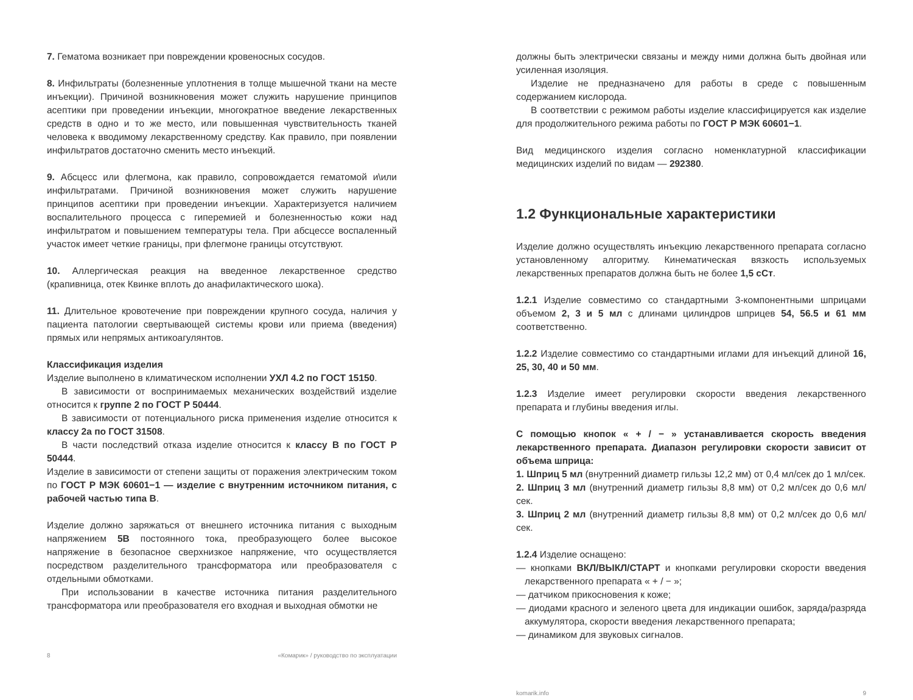7. Гематома возникает при повреждении кровеносных сосудов.
8. Инфильтраты (болезненные уплотнения в толще мышечной ткани на месте инъекции). Причиной возникновения может служить нарушение принципов асептики при проведении инъекции, многократное введение лекарственных средств в одно и то же место, или повышенная чувствительность тканей человека к вводимому лекарственному средству. Как правило, при появлении инфильтратов достаточно сменить место инъекций.
9. Абсцесс или флегмона, как правило, сопровождается гематомой и\или инфильтратами. Причиной возникновения может служить нарушение принципов асептики при проведении инъекции. Характеризуется наличием воспалительного процесса с гиперемией и болезненностью кожи над инфильтратом и повышением температуры тела. При абсцессе воспаленный участок имеет четкие границы, при флегмоне границы отсутствуют.
10. Аллергическая реакция на введенное лекарственное средство (крапивница, отек Квинке вплоть до анафилактического шока).
11. Длительное кровотечение при повреждении крупного сосуда, наличия у пациента патологии свертывающей системы крови или приема (введения) прямых или непрямых антикоагулянтов.
Классификация изделия
Изделие выполнено в климатическом исполнении УХЛ 4.2 по ГОСТ 15150.
В зависимости от воспринимаемых механических воздействий изделие относится к группе 2 по ГОСТ Р 50444.
В зависимости от потенциального риска применения изделие относится к классу 2а по ГОСТ 31508.
В части последствий отказа изделие относится к классу В по ГОСТ Р 50444.
Изделие в зависимости от степени защиты от поражения электрическим током по ГОСТ Р МЭК 60601−1 — изделие с внутренним источником питания, с рабочей частью типа В.
Изделие должно заряжаться от внешнего источника питания с выходным напряжением 5В постоянного тока, преобразующего более высокое напряжение в безопасное сверхнизкое напряжение, что осуществляется посредством разделительного трансформатора или преобразователя с отдельными обмотками.
При использовании в качестве источника питания разделительного трансформатора или преобразователя его входная и выходная обмотки не
8 «Комарик» / руководство по эксплуатации
должны быть электрически связаны и между ними должна быть двойная или усиленная изоляция.
Изделие не предназначено для работы в среде с повышенным содержанием кислорода.
В соответствии с режимом работы изделие классифицируется как изделие для продолжительного режима работы по ГОСТ Р МЭК 60601−1.
Вид медицинского изделия согласно номенклатурной классификации медицинских изделий по видам — 292380.
1.2 Функциональные характеристики
Изделие должно осуществлять инъекцию лекарственного препарата согласно установленному алгоритму. Кинематическая вязкость используемых лекарственных препаратов должна быть не более 1,5 сСт.
1.2.1 Изделие совместимо со стандартными 3-компонентными шприцами объемом 2, 3 и 5 мл с длинами цилиндров шприцев 54, 56.5 и 61 мм соответственно.
1.2.2 Изделие совместимо со стандартными иглами для инъекций длиной 16, 25, 30, 40 и 50 мм.
1.2.3 Изделие имеет регулировки скорости введения лекарственного препарата и глубины введения иглы.
С помощью кнопок « + / − » устанавливается скорость введения лекарственного препарата. Диапазон регулировки скорости зависит от объема шприца:
1. Шприц 5 мл (внутренний диаметр гильзы 12,2 мм) от 0,4 мл/сек до 1 мл/сек.
2. Шприц 3 мл (внутренний диаметр гильзы 8,8 мм) от 0,2 мл/сек до 0,6 мл/сек.
3. Шприц 2 мл (внутренний диаметр гильзы 8,8 мм) от 0,2 мл/сек до 0,6 мл/сек.
1.2.4 Изделие оснащено:
— кнопками ВКЛ/ВЫКЛ/СТАРТ и кнопками регулировки скорости введения лекарственного препарата « + / − »;
— датчиком прикосновения к коже;
— диодами красного и зеленого цвета для индикации ошибок, заряда/разряда аккумулятора, скорости введения лекарственного препарата;
— динамиком для звуковых сигналов.
komarik.info 9